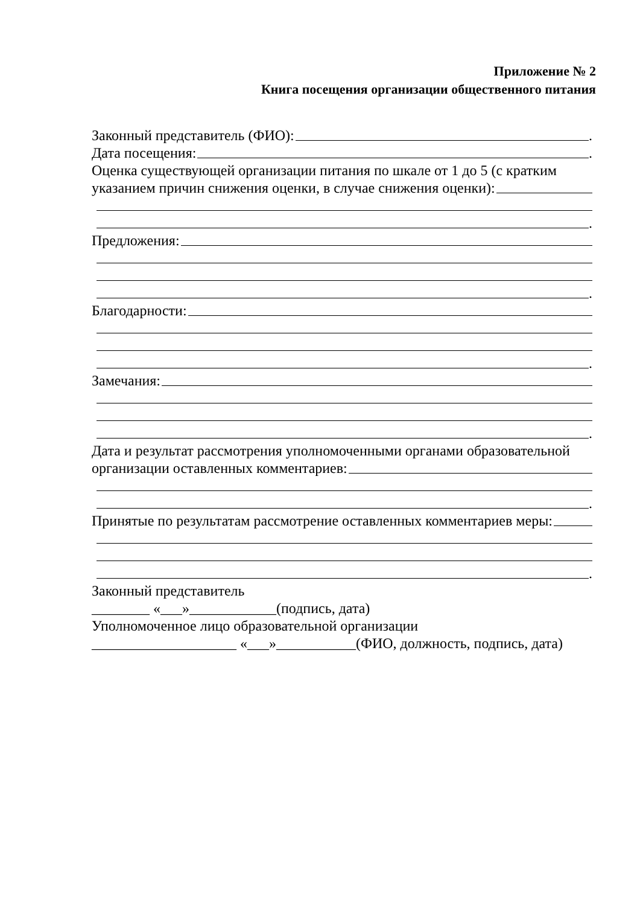Приложение № 2
Книга посещения организации общественного питания
Законный представитель (ФИО): .
Дата посещения: .
Оценка существующей организации питания по шкале от 1 до 5 (с кратким
указанием причин снижения оценки, в случае снижения оценки):
.
Предложения:
.
Благодарности:
.
Замечания:
.
Дата и результат рассмотрения уполномоченными органами образовательной
организации оставленных комментариев:
.
Принятые по результатам рассмотрение оставленных комментариев меры:
.
Законный представитель
________ «___»____________(подпись, дата)
Уполномоченное лицо образовательной организации
____________________ «___»___________(ФИО, должность, подпись, дата)